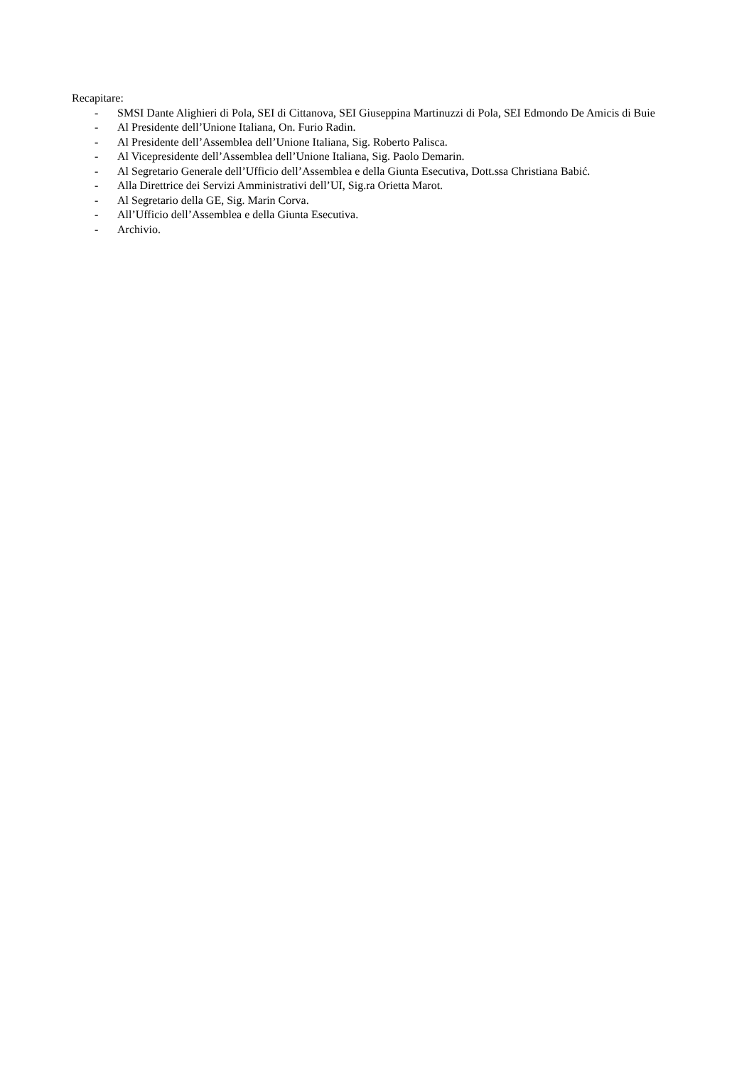Recapitare:
- SMSI Dante Alighieri di Pola, SEI di Cittanova, SEI Giuseppina Martinuzzi di Pola, SEI Edmondo De Amicis di Buie
- Al Presidente dell’Unione Italiana, On. Furio Radin.
- Al Presidente dell’Assemblea dell’Unione Italiana, Sig. Roberto Palisca.
- Al Vicepresidente dell’Assemblea dell’Unione Italiana, Sig. Paolo Demarin.
- Al Segretario Generale dell’Ufficio dell’Assemblea e della Giunta Esecutiva, Dott.ssa Christiana Babić.
- Alla Direttrice dei Servizi Amministrativi dell’UI, Sig.ra Orietta Marot.
- Al Segretario della GE, Sig. Marin Corva.
- All’Ufficio dell’Assemblea e della Giunta Esecutiva.
- Archivio.